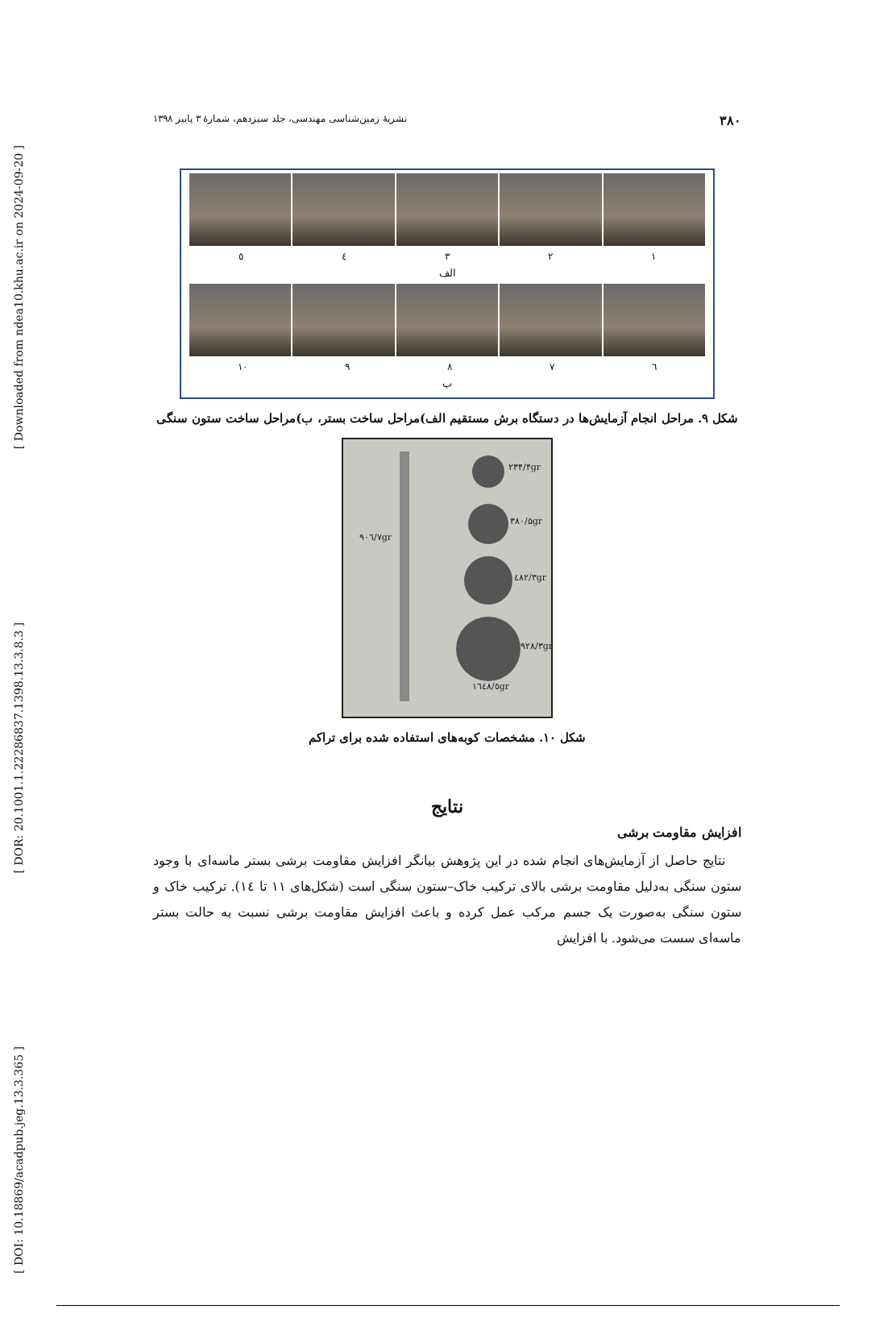[ Downloaded from ndea10.khu.ac.ir on 2024-09-20 ]
[ DOR: 20.1001.1.22286837.1398.13.3.8.3 ]
[ DOI: 10.18869/acadpub.jeg.13.3.365 ]
۳۸۰ نشریهٔ زمین‌شناسی مهندسی، جلد سیزدهم، شمارهٔ ۳ پاییز ۱۳۹۸
۱۲۳٤٥
الف
٦۷۸۹ ۱۰
ب
شکل ۹. مراحل انجام آزمایش‌ها در دستگاه برش مستقیم الف)مراحل ساخت بستر، ب)مراحل ساخت ستون سنگی
۹۰٦/۷gr
۲۳۴/۴gr
۳۸۰/۵gr
٤۸۲/۳gr
۹۲۸/۳gr
۱٦٤۸/٥gr
شکل ۱۰. مشخصات کوبه‌های استفاده شده برای تراکم
نتایج
افزایش مقاومت برشی
نتایج حاصل از آزمایش‌های انجام شده در این پژوهش بیانگر افزایش مقاومت برشی بستر ماسه‌ای با وجود ستون سنگی به‌دلیل مقاومت برشی بالای ترکیب خاک–ستون سنگی است (شکل‌های ۱۱ تا ١٤). ترکیب خاک و ستون سنگی به‌صورت یک جسم مرکب عمل کرده و باعث افزایش مقاومت برشی نسبت به حالت بستر ماسه‌ای سست می‌شود. با افزایش